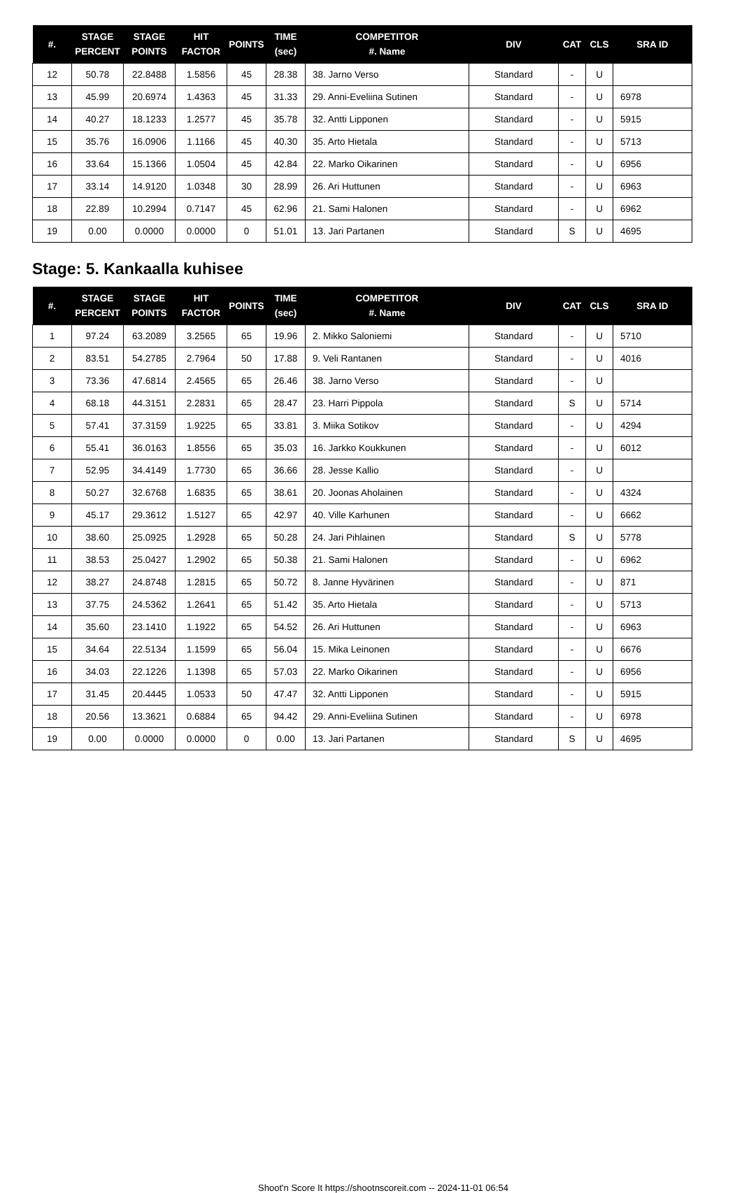| #. | STAGE PERCENT | STAGE POINTS | HIT FACTOR | POINTS | TIME (sec) | COMPETITOR #. Name | DIV | CAT | CLS | SRA ID |
| --- | --- | --- | --- | --- | --- | --- | --- | --- | --- | --- |
| 12 | 50.78 | 22.8488 | 1.5856 | 45 | 28.38 | 38. Jarno Verso | Standard | - | U | |
| 13 | 45.99 | 20.6974 | 1.4363 | 45 | 31.33 | 29. Anni-Eveliina Sutinen | Standard | - | U | 6978 |
| 14 | 40.27 | 18.1233 | 1.2577 | 45 | 35.78 | 32. Antti Lipponen | Standard | - | U | 5915 |
| 15 | 35.76 | 16.0906 | 1.1166 | 45 | 40.30 | 35. Arto Hietala | Standard | - | U | 5713 |
| 16 | 33.64 | 15.1366 | 1.0504 | 45 | 42.84 | 22. Marko Oikarinen | Standard | - | U | 6956 |
| 17 | 33.14 | 14.9120 | 1.0348 | 30 | 28.99 | 26. Ari Huttunen | Standard | - | U | 6963 |
| 18 | 22.89 | 10.2994 | 0.7147 | 45 | 62.96 | 21. Sami Halonen | Standard | - | U | 6962 |
| 19 | 0.00 | 0.0000 | 0.0000 | 0 | 51.01 | 13. Jari Partanen | Standard | S | U | 4695 |
Stage: 5. Kankaalla kuhisee
| #. | STAGE PERCENT | STAGE POINTS | HIT FACTOR | POINTS | TIME (sec) | COMPETITOR #. Name | DIV | CAT | CLS | SRA ID |
| --- | --- | --- | --- | --- | --- | --- | --- | --- | --- | --- |
| 1 | 97.24 | 63.2089 | 3.2565 | 65 | 19.96 | 2. Mikko Saloniemi | Standard | - | U | 5710 |
| 2 | 83.51 | 54.2785 | 2.7964 | 50 | 17.88 | 9. Veli Rantanen | Standard | - | U | 4016 |
| 3 | 73.36 | 47.6814 | 2.4565 | 65 | 26.46 | 38. Jarno Verso | Standard | - | U | |
| 4 | 68.18 | 44.3151 | 2.2831 | 65 | 28.47 | 23. Harri Pippola | Standard | S | U | 5714 |
| 5 | 57.41 | 37.3159 | 1.9225 | 65 | 33.81 | 3. Miika Sotikov | Standard | - | U | 4294 |
| 6 | 55.41 | 36.0163 | 1.8556 | 65 | 35.03 | 16. Jarkko Koukkunen | Standard | - | U | 6012 |
| 7 | 52.95 | 34.4149 | 1.7730 | 65 | 36.66 | 28. Jesse Kallio | Standard | - | U | |
| 8 | 50.27 | 32.6768 | 1.6835 | 65 | 38.61 | 20. Joonas Aholainen | Standard | - | U | 4324 |
| 9 | 45.17 | 29.3612 | 1.5127 | 65 | 42.97 | 40. Ville Karhunen | Standard | - | U | 6662 |
| 10 | 38.60 | 25.0925 | 1.2928 | 65 | 50.28 | 24. Jari Pihlainen | Standard | S | U | 5778 |
| 11 | 38.53 | 25.0427 | 1.2902 | 65 | 50.38 | 21. Sami Halonen | Standard | - | U | 6962 |
| 12 | 38.27 | 24.8748 | 1.2815 | 65 | 50.72 | 8. Janne Hyvärinen | Standard | - | U | 871 |
| 13 | 37.75 | 24.5362 | 1.2641 | 65 | 51.42 | 35. Arto Hietala | Standard | - | U | 5713 |
| 14 | 35.60 | 23.1410 | 1.1922 | 65 | 54.52 | 26. Ari Huttunen | Standard | - | U | 6963 |
| 15 | 34.64 | 22.5134 | 1.1599 | 65 | 56.04 | 15. Mika Leinonen | Standard | - | U | 6676 |
| 16 | 34.03 | 22.1226 | 1.1398 | 65 | 57.03 | 22. Marko Oikarinen | Standard | - | U | 6956 |
| 17 | 31.45 | 20.4445 | 1.0533 | 50 | 47.47 | 32. Antti Lipponen | Standard | - | U | 5915 |
| 18 | 20.56 | 13.3621 | 0.6884 | 65 | 94.42 | 29. Anni-Eveliina Sutinen | Standard | - | U | 6978 |
| 19 | 0.00 | 0.0000 | 0.0000 | 0 | 0.00 | 13. Jari Partanen | Standard | S | U | 4695 |
Shoot'n Score It https://shootnscoreit.com -- 2024-11-01 06:54